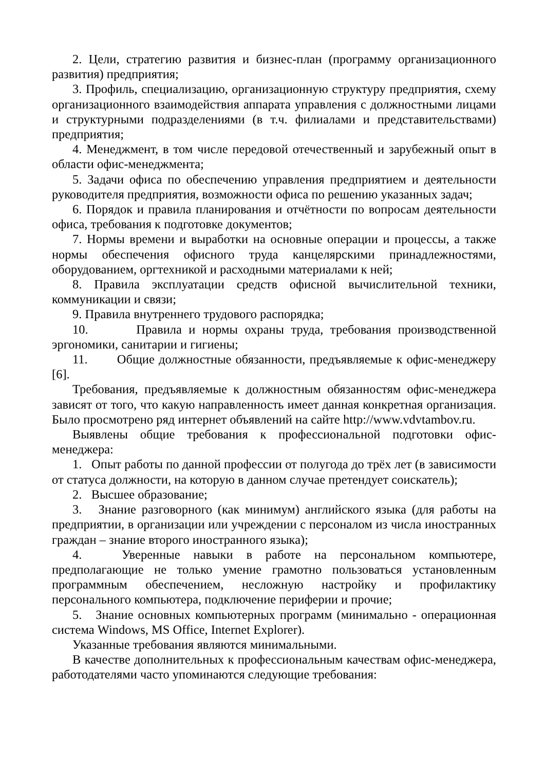2. Цели, стратегию развития и бизнес-план (программу организационного развития) предприятия;
3. Профиль, специализацию, организационную структуру предприятия, схему организационного взаимодействия аппарата управления с должностными лицами и структурными подразделениями (в т.ч. филиалами и представительствами) предприятия;
4. Менеджмент, в том числе передовой отечественный и зарубежный опыт в области офис-менеджмента;
5. Задачи офиса по обеспечению управления предприятием и деятельности руководителя предприятия, возможности офиса по решению указанных задач;
6. Порядок и правила планирования и отчётности по вопросам деятельности офиса, требования к подготовке документов;
7. Нормы времени и выработки на основные операции и процессы, а также нормы обеспечения офисного труда канцелярскими принадлежностями, оборудованием, оргтехникой и расходными материалами к ней;
8. Правила эксплуатации средств офисной вычислительной техники, коммуникации и связи;
9. Правила внутреннего трудового распорядка;
10. Правила и нормы охраны труда, требования производственной эргономики, санитарии и гигиены;
11. Общие должностные обязанности, предъявляемые к офис-менеджеру [6].
Требования, предъявляемые к должностным обязанностям офис-менеджера зависят от того, что какую направленность имеет данная конкретная организация. Было просмотрено ряд интернет объявлений на сайте http://www.vdvtambov.ru.
Выявлены общие требования к профессиональной подготовки офис-менеджера:
1. Опыт работы по данной профессии от полугода до трёх лет (в зависимости от статуса должности, на которую в данном случае претендует соискатель);
2. Высшее образование;
3. Знание разговорного (как минимум) английского языка (для работы на предприятии, в организации или учреждении с персоналом из числа иностранных граждан – знание второго иностранного языка);
4. Уверенные навыки в работе на персональном компьютере, предполагающие не только умение грамотно пользоваться установленным программным обеспечением, несложную настройку и профилактику персонального компьютера, подключение периферии и прочие;
5. Знание основных компьютерных программ (минимально - операционная система Windows, MS Office, Internet Explorer).
Указанные требования являются минимальными.
В качестве дополнительных к профессиональным качествам офис-менеджера, работодателями часто упоминаются следующие требования: